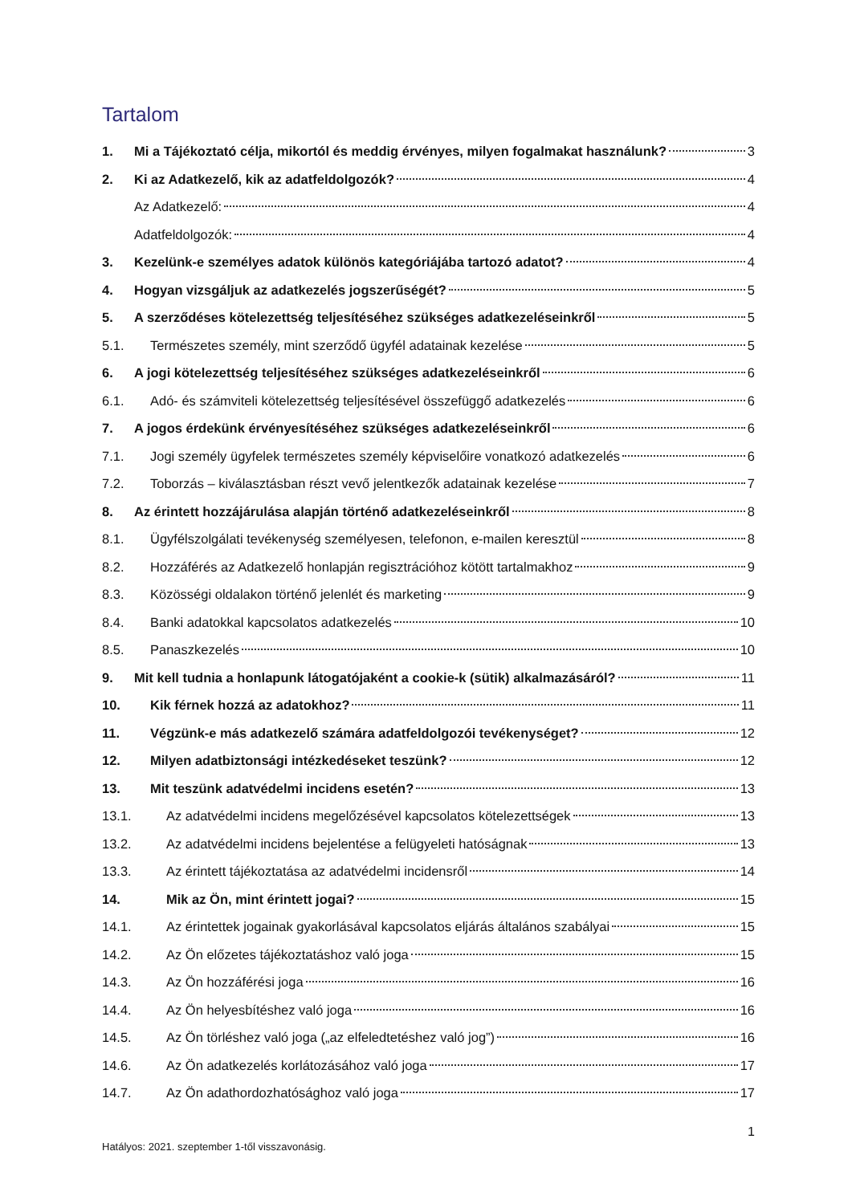Tartalom
1. Mi a Tájékoztató célja, mikortól és meddig érvényes, milyen fogalmakat használunk? 3
2. Ki az Adatkezelő, kik az adatfeldolgozók? 4
Az Adatkezelő: 4
Adatfeldolgozók: 4
3. Kezelünk-e személyes adatok különös kategóriájába tartozó adatot? 4
4. Hogyan vizsgáljuk az adatkezelés jogszerűségét? 5
5. A szerződéses kötelezettség teljesítéséhez szükséges adatkezeléseinkről 5
5.1. Természetes személy, mint szerződő ügyfél adatainak kezelése 5
6. A jogi kötelezettség teljesítéséhez szükséges adatkezeléseinkről 6
6.1. Adó- és számviteli kötelezettség teljesítésével összefüggő adatkezelés 6
7. A jogos érdekünk érvényesítéséhez szükséges adatkezeléseinkről 6
7.1. Jogi személy ügyfelek természetes személy képviselőire vonatkozó adatkezelés 6
7.2. Toborzás – kiválasztásban részt vevő jelentkezők adatainak kezelése 7
8. Az érintett hozzájárulása alapján történő adatkezeléseinkről 8
8.1. Ügyfélszolgálati tevékenység személyesen, telefonon, e-mailen keresztül 8
8.2. Hozzáférés az Adatkezelő honlapján regisztrációhoz kötött tartalmakhoz 9
8.3. Közösségi oldalakon történő jelenlét és marketing 9
8.4. Banki adatokkal kapcsolatos adatkezelés 10
8.5. Panaszkezelés 10
9. Mit kell tudnia a honlapunk látogatójaként a cookie-k (sütik) alkalmazásáról? 11
10. Kik férnek hozzá az adatokhoz? 11
11. Végzünk-e más adatkezelő számára adatfeldolgozói tevékenységet? 12
12. Milyen adatbiztonsági intézkedéseket teszünk? 12
13. Mit teszünk adatvédelmi incidens esetén? 13
13.1. Az adatvédelmi incidens megelőzésével kapcsolatos kötelezettségek 13
13.2. Az adatvédelmi incidens bejelentése a felügyeleti hatóságnak 13
13.3. Az érintett tájékoztatása az adatvédelmi incidensről 14
14. Mik az Ön, mint érintett jogai? 15
14.1. Az érintettek jogainak gyakorlásával kapcsolatos eljárás általános szabályai 15
14.2. Az Ön előzetes tájékoztatáshoz való joga 15
14.3. Az Ön hozzáférési joga 16
14.4. Az Ön helyesbítéshez való joga 16
14.5. Az Ön törléshez való joga („az elfeledtetéshez való jog”) 16
14.6. Az Ön adatkezelés korlátozásához való joga 17
14.7. Az Ön adathordozhatósághoz való joga 17
1
Hatályos: 2021. szeptember 1-től visszavonásig.